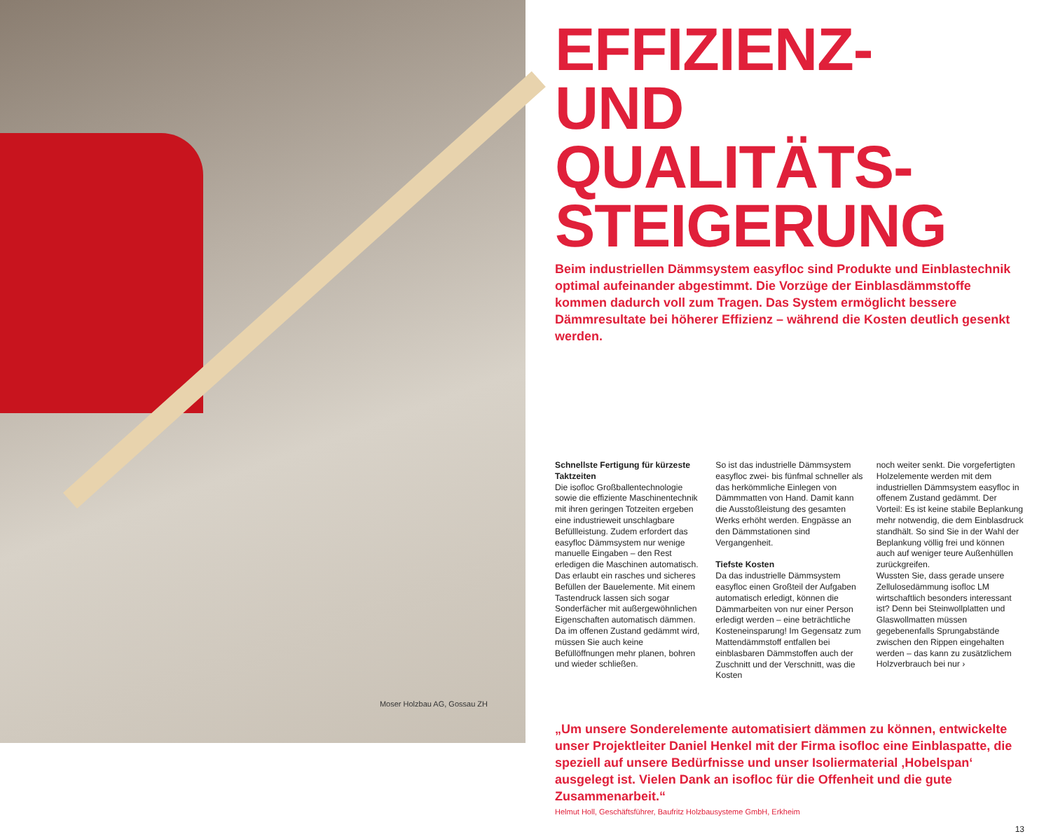Moser Holzbau AG, Gossau ZH
EFFIZIENZ-
UND QUALITÄTS-
STEIGERUNG
Beim industriellen Dämmsystem easyfloc sind Produkte und Einblastechnik optimal aufeinander abgestimmt. Die Vorzüge der Einblasdämmstoffe kommen dadurch voll zum Tragen. Das System ermöglicht bessere Dämmresultate bei höherer Effizienz – während die Kosten deutlich gesenkt werden.
Schnellste Fertigung für kürzeste Taktzeiten
Die isofloc Großballentechnologie sowie die effiziente Maschinentechnik mit ihren geringen Totzeiten ergeben eine industrieweit unschlagbare Befüllleistung. Zudem erfordert das easyfloc Dämmsystem nur wenige manuelle Eingaben – den Rest erledigen die Maschinen automatisch. Das erlaubt ein rasches und sicheres Befüllen der Bauelemente. Mit einem Tastendruck lassen sich sogar Sonderfächer mit außergewöhnlichen Eigenschaften automatisch dämmen. Da im offenen Zustand gedämmt wird, müssen Sie auch keine Befüllöffnungen mehr planen, bohren und wieder schließen.
So ist das industrielle Dämmsystem easyfloc zwei- bis fünfmal schneller als das herkömmliche Einlegen von Dämmmatten von Hand. Damit kann die Ausstoßleistung des gesamten Werks erhöht werden. Engpässe an den Dämmstationen sind Vergangenheit.
Tiefste Kosten
Da das industrielle Dämmsystem easyfloc einen Großteil der Aufgaben automatisch erledigt, können die Dämmarbeiten von nur einer Person erledigt werden – eine beträchtliche Kosteneinsparung! Im Gegensatz zum Mattendämmstoff entfallen bei einblasbaren Dämmstoffen auch der Zuschnitt und der Verschnitt, was die Kosten
noch weiter senkt. Die vorgefertigten Holzelemente werden mit dem industriellen Dämmsystem easyfloc in offenem Zustand gedämmt. Der Vorteil: Es ist keine stabile Beplankung mehr notwendig, die dem Einblasdruck standhält. So sind Sie in der Wahl der Beplankung völlig frei und können auch auf weniger teure Außenhüllen zurückgreifen.
Wussten Sie, dass gerade unsere Zellulosedämmung isofloc LM wirtschaftlich besonders interessant ist? Denn bei Steinwollplatten und Glaswollmatten müssen gegebenenfalls Sprungabstände zwischen den Rippen eingehalten werden – das kann zu zusätzlichem Holzverbrauch bei nur ›
„Um unsere Sonderelemente automatisiert dämmen zu können, entwickelte unser Projektleiter Daniel Henkel mit der Firma isofloc eine Einblaspatte, die speziell auf unsere Bedürfnisse und unser Isoliermaterial ‚Hobelspan‘ ausgelegt ist. Vielen Dank an isofloc für die Offenheit und die gute Zusammenarbeit.“
Helmut Holl, Geschäftsführer, Baufritz Holzbausysteme GmbH, Erkheim
13